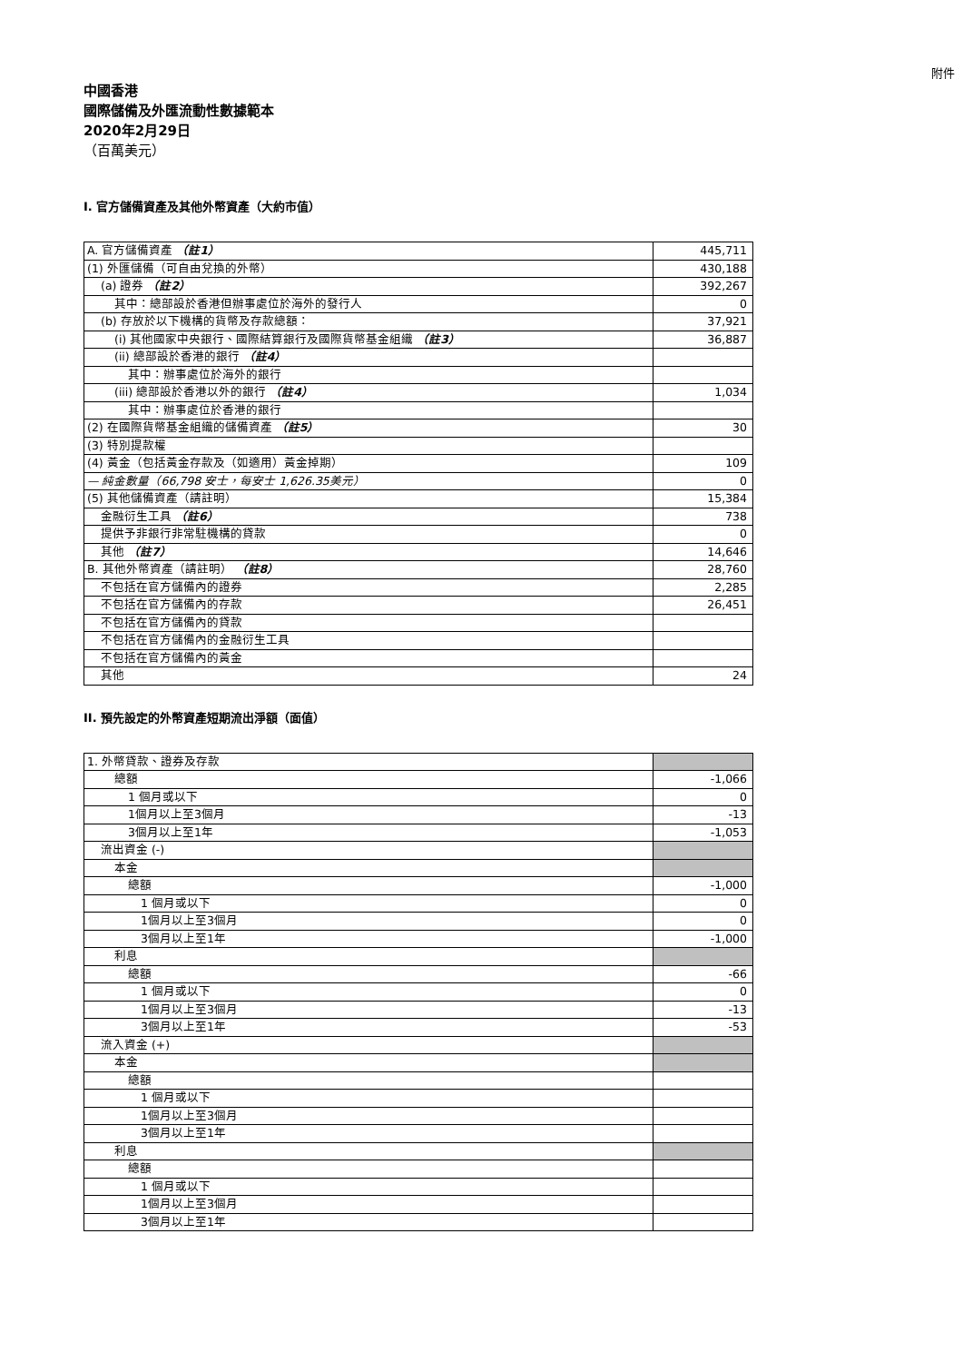附件
中國香港
國際儲備及外匯流動性數據範本
2020年2月29日
（百萬美元）
I. 官方儲備資產及其他外幣資產（大約市值）
| A. 官方儲備資產 （註1） | 445,711 |
| (1) 外匯儲備（可自由兌換的外幣） | 430,188 |
| (a) 證券 （註2） | 392,267 |
| 其中：總部設於香港但辦事處位於海外的發行人 | 0 |
| (b) 存放於以下機構的貨幣及存款總額： | 37,921 |
| (i) 其他國家中央銀行、國際結算銀行及國際貨幣基金組織 （註3） | 36,887 |
| (ii) 總部設於香港的銀行 （註4） | |
| 其中：辦事處位於海外的銀行 | |
| (iii) 總部設於香港以外的銀行 （註4） | 1,034 |
| 其中：辦事處位於香港的銀行 | |
| (2) 在國際貨幣基金組織的儲備資產 （註5） | 30 |
| (3) 特別提款權 | |
| (4) 黃金（包括黃金存款及（如適用）黃金掉期） | 109 |
| — 純金數量（66,798 安士，每安士 1,626.35美元） | 0 |
| (5) 其他儲備資產（請註明） | 15,384 |
| 金融衍生工具 （註6） | 738 |
| 提供予非銀行非常駐機構的貸款 | 0 |
| 其他 （註7） | 14,646 |
| B. 其他外幣資產（請註明） （註8） | 28,760 |
| 不包括在官方儲備內的證券 | 2,285 |
| 不包括在官方儲備內的存款 | 26,451 |
| 不包括在官方儲備內的貸款 | |
| 不包括在官方儲備內的金融衍生工具 | |
| 不包括在官方儲備內的黃金 | |
| 其他 | 24 |
II. 預先設定的外幣資產短期流出淨額（面值）
| 1. 外幣貸款、證券及存款 | |
| 總額 | -1,066 |
| 1 個月或以下 | 0 |
| 1個月以上至3個月 | -13 |
| 3個月以上至1年 | -1,053 |
| 流出資金 (-) | |
| 本金 | |
| 總額 | -1,000 |
| 1 個月或以下 | 0 |
| 1個月以上至3個月 | 0 |
| 3個月以上至1年 | -1,000 |
| 利息 | |
| 總額 | -66 |
| 1 個月或以下 | 0 |
| 1個月以上至3個月 | -13 |
| 3個月以上至1年 | -53 |
| 流入資金 (+) | |
| 本金 | |
| 總額 | |
| 1 個月或以下 | |
| 1個月以上至3個月 | |
| 3個月以上至1年 | |
| 利息 | |
| 總額 | |
| 1 個月或以下 | |
| 1個月以上至3個月 | |
| 3個月以上至1年 | |